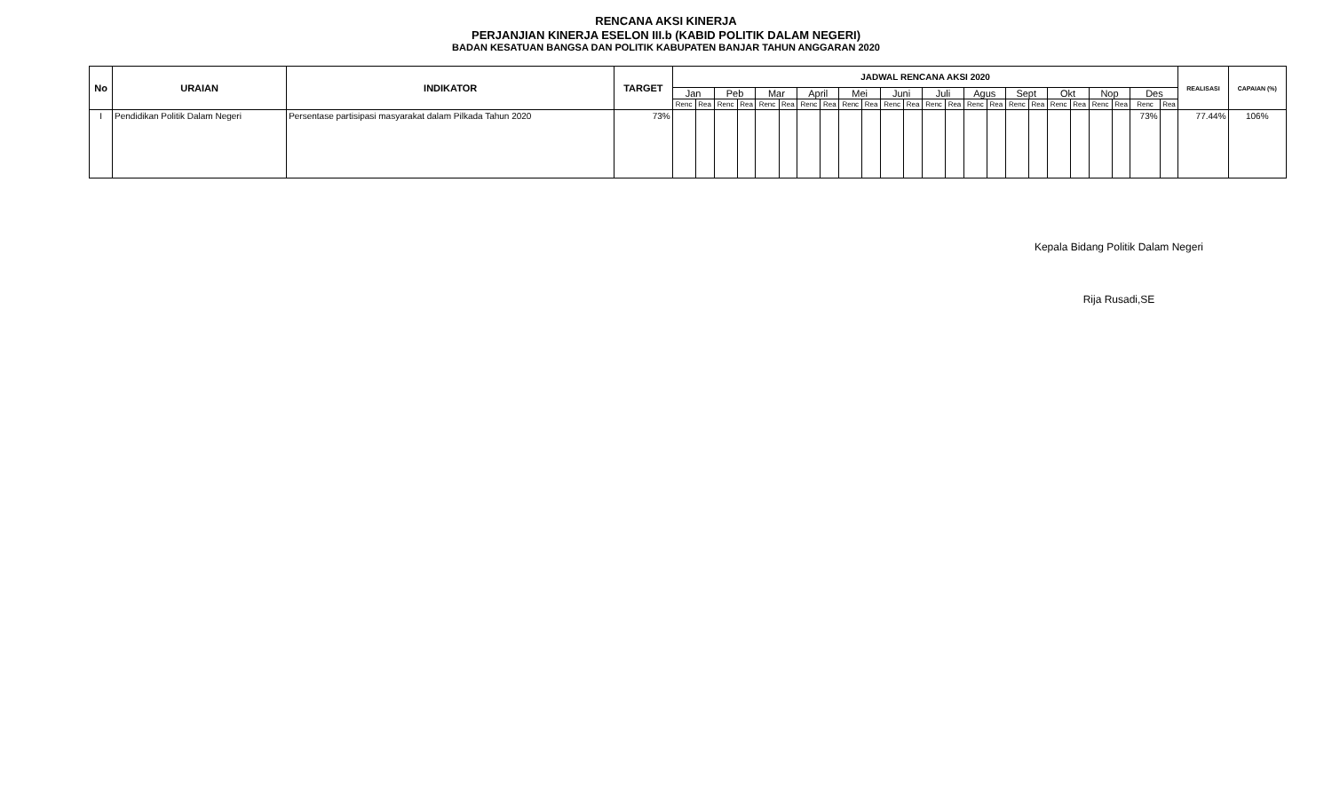RENCANA AKSI KINERJA
PERJANJIAN KINERJA ESELON III.b (KABID POLITIK DALAM NEGERI)
BADAN KESATUAN BANGSA DAN POLITIK KABUPATEN BANJAR TAHUN ANGGARAN 2020
| No | URAIAN | INDIKATOR | TARGET | JADWAL RENCANA AKSI 2020 | | | | | | | | | | | | | | | | | | | | | | | | REALISASI | CAPAIAN (%) |
| --- | --- | --- | --- | --- | --- | --- | --- | --- | --- | --- | --- | --- | --- | --- | --- | --- | --- | --- | --- | --- | --- | --- | --- | --- | --- | --- | --- | --- | --- |
| | | | | Jan | | Peb | | Mar | | April | | Mei | | Juni | | Juli | | Agus | | Sept | | Okt | | Nop | | Des | | | |
| | | | | Renc | Rea | Renc | Rea | Renc | Rea | Renc | Rea | Renc | Rea | Renc | Rea | Renc | Rea | Renc | Rea | Renc | Rea | Renc | Rea | Renc | Rea | Renc | Rea | | |
| I | Pendidikan Politik Dalam Negeri | Persentase partisipasi masyarakat dalam Pilkada Tahun 2020 | 73% | | | | | | | | | | | | | | | | | | | | | | | 73% | | 77.44% | 106% |
Kepala Bidang Politik Dalam Negeri
Rija Rusadi,SE